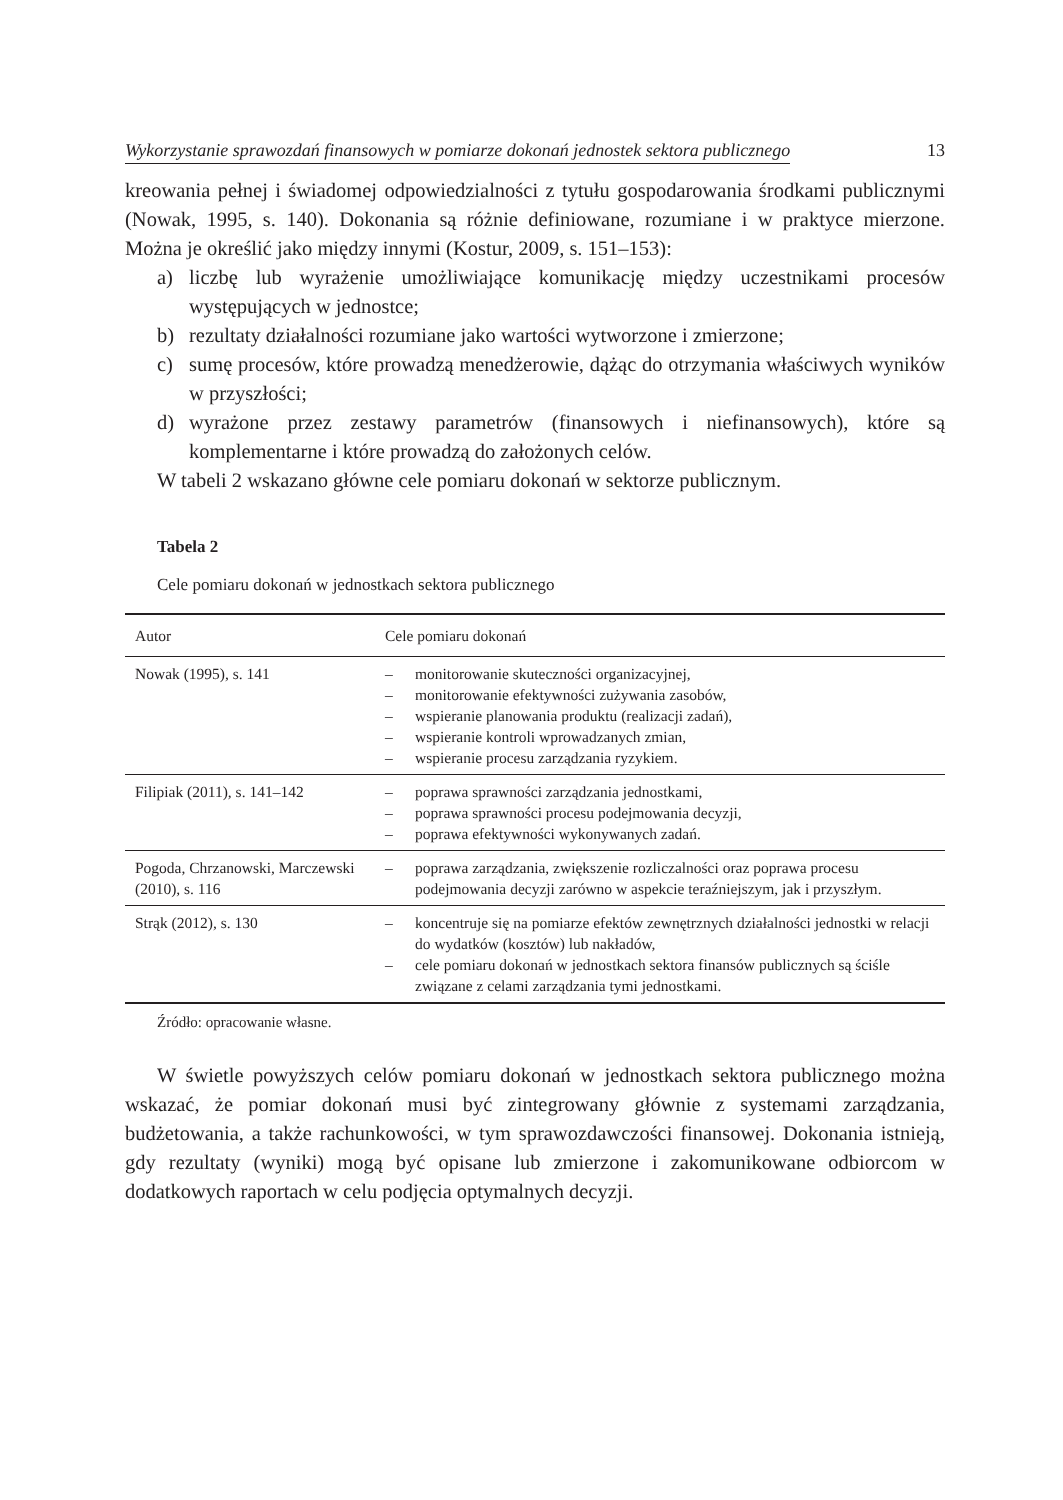Wykorzystanie sprawozdań finansowych w pomiarze dokonań jednostek sektora publicznego 13
kreowania pełnej i świadomej odpowiedzialności z tytułu gospodarowania środkami publicznymi (Nowak, 1995, s. 140). Dokonania są różnie definiowane, rozumiane i w praktyce mierzone. Można je określić jako między innymi (Kostur, 2009, s. 151–153):
a) liczbę lub wyrażenie umożliwiające komunikację między uczestnikami procesów występujących w jednostce;
b) rezultaty działalności rozumiane jako wartości wytworzone i zmierzone;
c) sumę procesów, które prowadzą menedżerowie, dążąc do otrzymania właściwych wyników w przyszłości;
d) wyrażone przez zestawy parametrów (finansowych i niefinansowych), które są komplementarne i które prowadzą do założonych celów.
W tabeli 2 wskazano główne cele pomiaru dokonań w sektorze publicznym.
Tabela 2
Cele pomiaru dokonań w jednostkach sektora publicznego
| Autor | Cele pomiaru dokonań |
| --- | --- |
| Nowak (1995), s. 141 | – monitorowanie skuteczności organizacyjnej, – monitorowanie efektywności zużywania zasobów, – wspieranie planowania produktu (realizacji zadań), – wspieranie kontroli wprowadzanych zmian, – wspieranie procesu zarządzania ryzykiem. |
| Filipiak (2011), s. 141–142 | – poprawa sprawności zarządzania jednostkami, – poprawa sprawności procesu podejmowania decyzji, – poprawa efektywności wykonywanych zadań. |
| Pogoda, Chrzanowski, Marczewski (2010), s. 116 | – poprawa zarządzania, zwiększenie rozliczalności oraz poprawa procesu podejmowania decyzji zarówno w aspekcie teraźniejszym, jak i przyszłym. |
| Strąk (2012), s. 130 | – koncentruje się na pomiarze efektów zewnętrznych działalności jednostki w relacji do wydatków (kosztów) lub nakładów, – cele pomiaru dokonań w jednostkach sektora finansów publicznych są ściśle związane z celami zarządzania tymi jednostkami. |
Źródło: opracowanie własne.
W świetle powyższych celów pomiaru dokonań w jednostkach sektora publicznego można wskazać, że pomiar dokonań musi być zintegrowany głównie z systemami zarządzania, budżetowania, a także rachunkowości, w tym sprawozdawczości finansowej. Dokonania istnieją, gdy rezultaty (wyniki) mogą być opisane lub zmierzone i zakomunikowane odbiorcom w dodatkowych raportach w celu podjęcia optymalnych decyzji.